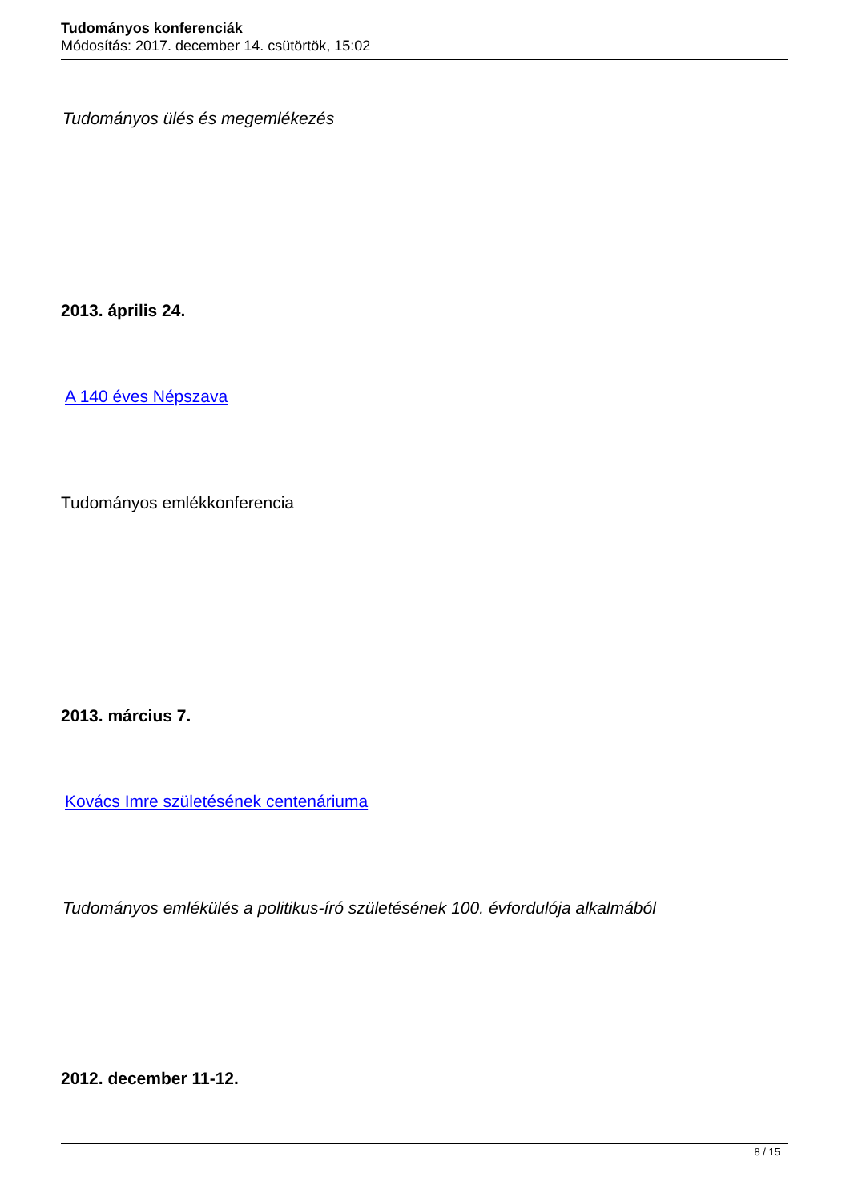Tudományos konferenciák
Módosítás: 2017. december 14. csütörtök, 15:02
Tudományos ülés és megemlékezés
2013. április 24.
A 140 éves Népszava
Tudományos emlékkonferencia
2013. március 7.
Kovács Imre születésének centenáriuma
Tudományos emlékülés a politikus-író születésének 100. évfordulója alkalmából
2012. december 11-12.
8 / 15